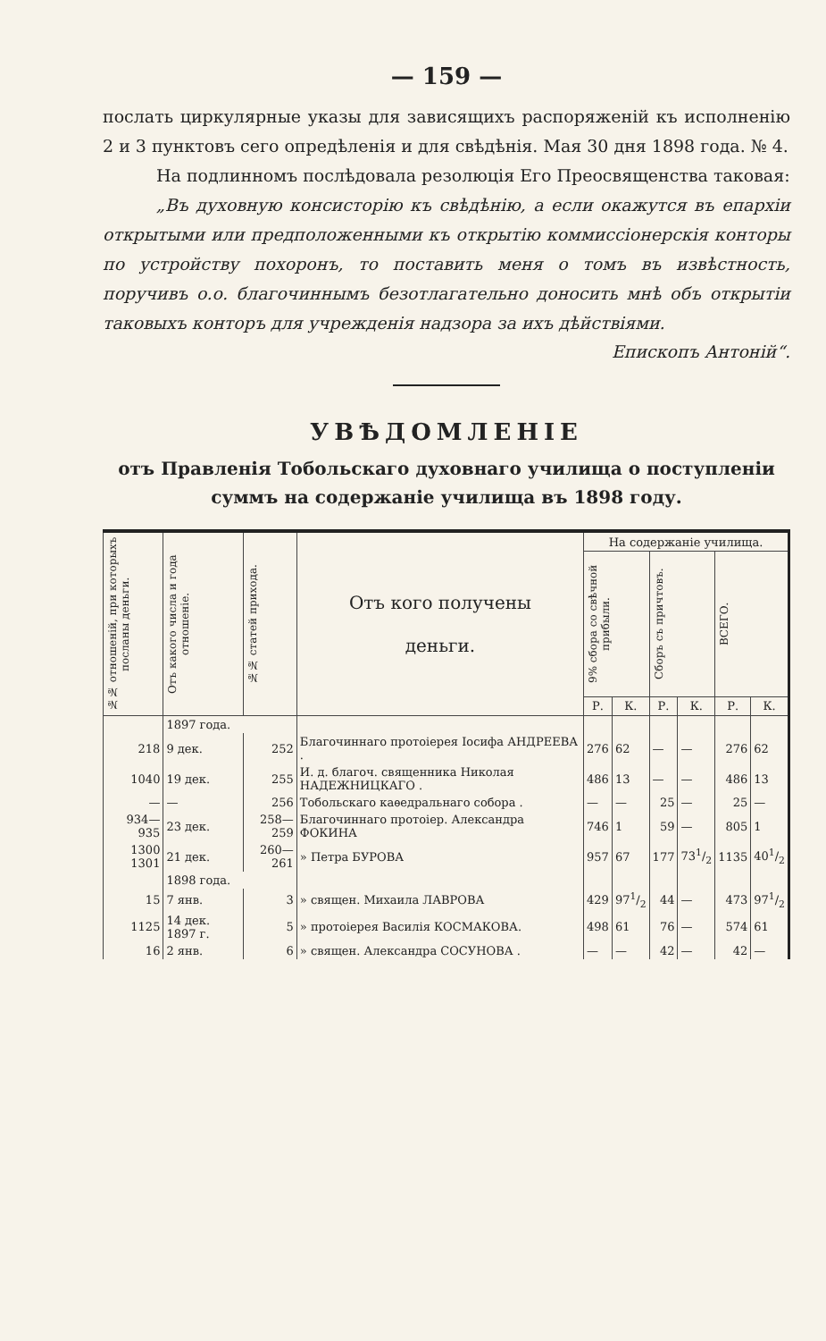— 159 —
послать циркулярные указы для зависящихъ распоряженій къ исполненію 2 и 3 пунктовъ сего опредѣленія и для свѣдѣнія. Мая 30 дня 1898 года. № 4.
На подлинномъ послѣдовала резолюція Его Преосвященства таковая:
„Въ духовную консисторію къ свѣдѣнію, а если окажутся въ епархіи открытыми или предположенными къ открытію коммиссіонерскія конторы по устройству похоронъ, то поставить меня о томъ въ извѣстность, поручивъ о.о. благочиннымъ безотлагательно доносить мнѣ объ открытіи таковыхъ конторъ для учрежденія надзора за ихъ дѣйствіями.
Епископъ Антоній“.
УВѢДОМЛЕНІЕ
отъ Правленія Тобольскаго духовнаго училища о поступленіи суммъ на содержаніе училища въ 1898 году.
| №№ отношеній, при которыхъ посланы деньги. | Отъ какого числа и года отношеніе. | №№ статей прихода. | Отъ кого получены деньги. | На содержаніе училища. | | | | | |
| --- | --- | --- | --- | --- | --- | --- | --- | --- | --- |
| | | | | 9% сбора со свѣчной прибыли. | | Сборъ съ причтовъ. | | ВСЕГО. | |
| | | | | Р. | К. | Р. | К. | Р. | К. |
| | 1897 года. | | | | | | | | |
| 218 | 9 дек. | 252 | Благочиннаго протоіерея Іосифа АНДРЕЕВА . | 276 | 62 | — | — | 276 | 62 |
| 1040 | 19 дек. | 255 | И. д. благоч. священника Николая НАДЕЖНИЦКАГО . | 486 | 13 | — | — | 486 | 13 |
| — | — | 256 | Тобольскаго каѳедральнаго собора . | — | — | 25 | — | 25 | — |
| 934—935 | 23 дек. | 258—259 | Благочиннаго протоіер. Александра ФОКИНА | 746 | 1 | 59 | — | 805 | 1 |
| 1300 1301 | 21 дек. | 260—261 | » Петра БУРОВА | 957 | 67 | 177 | 731/2 | 1135 | 401/2 |
| | 1898 года. | | | | | | | | |
| 15 | 7 янв. | 3 | » священ. Михаила ЛАВРОВА | 429 | 971/2 | 44 | — | 473 | 971/2 |
| 1125 | 14 дек. 1897 г. | 5 | » протоіерея Василія КОСМАКОВА. | 498 | 61 | 76 | — | 574 | 61 |
| 16 | 2 янв. | 6 | » священ. Александра СОСУНОВА . | — | — | 42 | — | 42 | — |